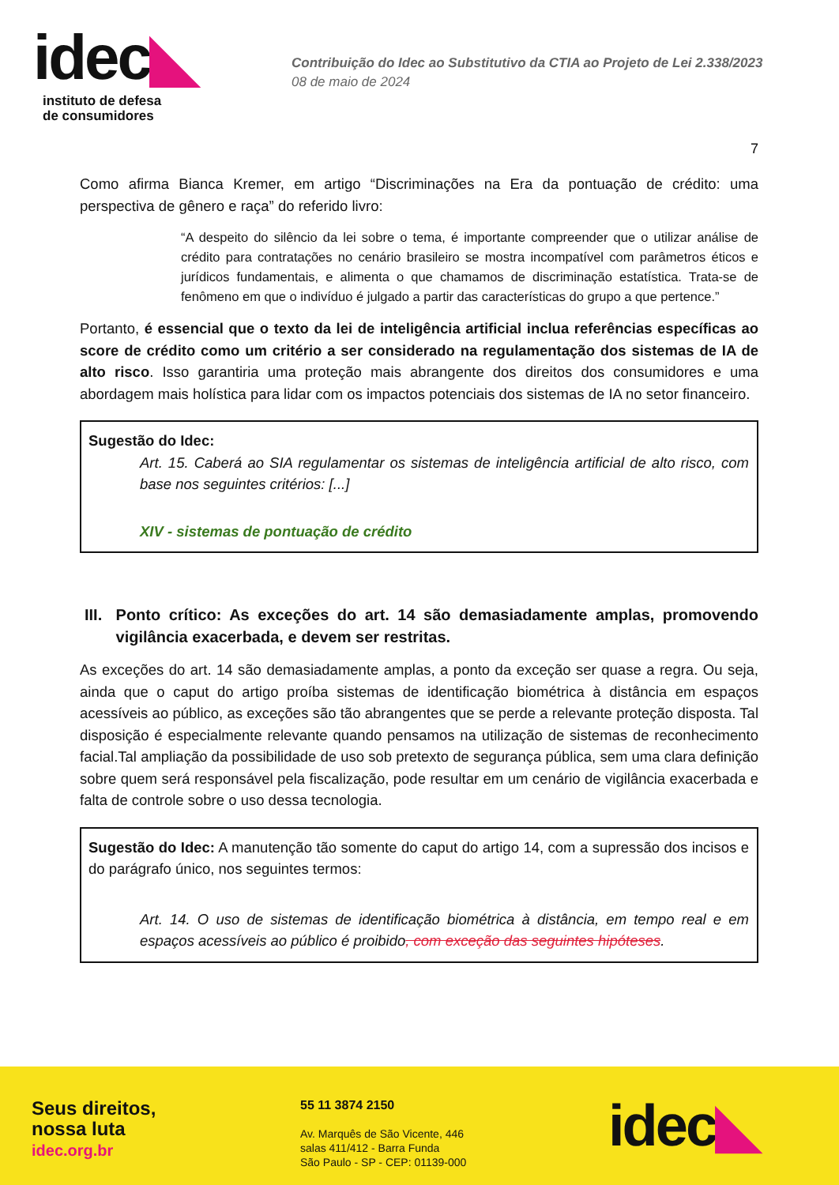idec◣
instituto de defesa
de consumidores
Contribuição do Idec ao Substitutivo da CTIA ao Projeto de Lei 2.338/2023
08 de maio de 2024
7
Como afirma Bianca Kremer, em artigo “Discriminações na Era da pontuação de crédito: uma perspectiva de gênero e raça” do referido livro:
“A despeito do silêncio da lei sobre o tema, é importante compreender que o utilizar análise de crédito para contratações no cenário brasileiro se mostra incompatível com parâmetros éticos e jurídicos fundamentais, e alimenta o que chamamos de discriminação estatística. Trata-se de fenômeno em que o indivíduo é julgado a partir das características do grupo a que pertence.”
Portanto, é essencial que o texto da lei de inteligência artificial inclua referências específicas ao score de crédito como um critério a ser considerado na regulamentação dos sistemas de IA de alto risco. Isso garantiria uma proteção mais abrangente dos direitos dos consumidores e uma abordagem mais holística para lidar com os impactos potenciais dos sistemas de IA no setor financeiro.
Sugestão do Idec:
Art. 15. Caberá ao SIA regulamentar os sistemas de inteligência artificial de alto risco, com base nos seguintes critérios: [...]
XIV - sistemas de pontuação de crédito
III. Ponto crítico: As exceções do art. 14 são demasiadamente amplas, promovendo vigilância exacerbada, e devem ser restritas.
As exceções do art. 14 são demasiadamente amplas, a ponto da exceção ser quase a regra. Ou seja, ainda que o caput do artigo proíba sistemas de identificação biométrica à distância em espaços acessíveis ao público, as exceções são tão abrangentes que se perde a relevante proteção disposta. Tal disposição é especialmente relevante quando pensamos na utilização de sistemas de reconhecimento facial.Tal ampliação da possibilidade de uso sob pretexto de segurança pública, sem uma clara definição sobre quem será responsável pela fiscalização, pode resultar em um cenário de vigilância exacerbada e falta de controle sobre o uso dessa tecnologia.
Sugestão do Idec: A manutenção tão somente do caput do artigo 14, com a supressão dos incisos e do parágrafo único, nos seguintes termos:
Art. 14. O uso de sistemas de identificação biométrica à distância, em tempo real e em espaços acessíveis ao público é proibido, com exceção das seguintes hipóteses.
Seus direitos,
nossa luta
idec.org.br
55 11 3874 2150
Av. Marquês de São Vicente, 446
salas 411/412 - Barra Funda
São Paulo - SP - CEP: 01139-000
idec◣